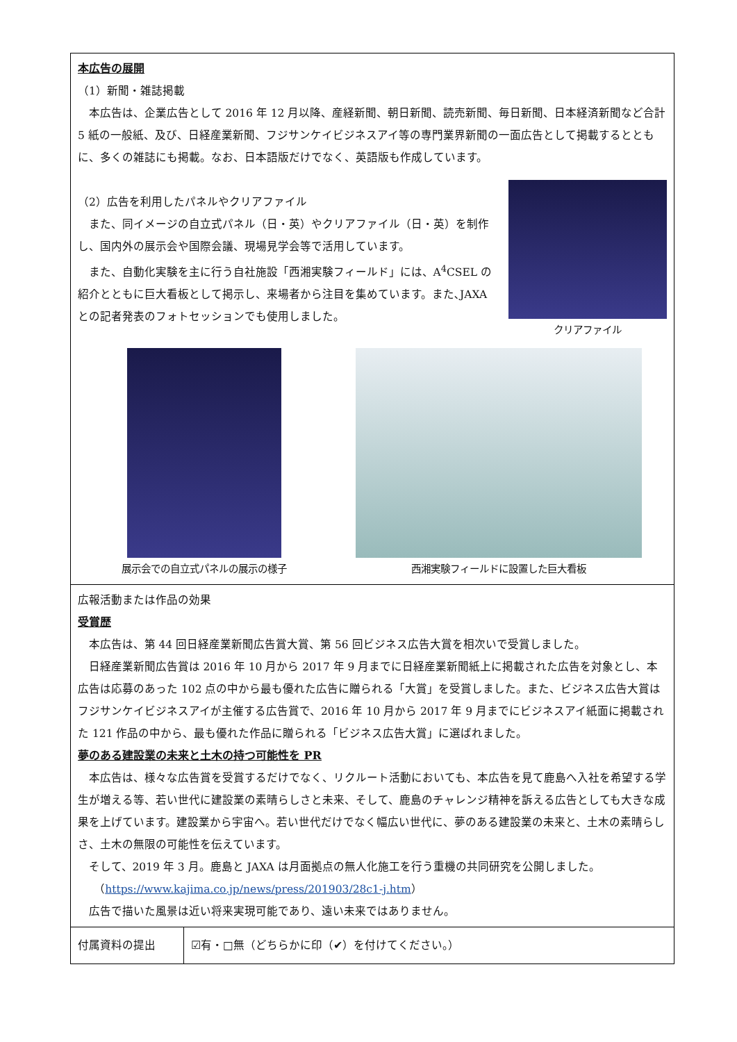| 本広告の展開 （1）新聞・雑誌掲載 本広告は、企業広告として 2016 年 12 月以降、産経新聞、朝日新聞、読売新聞、毎日新聞、日本経済新聞など合計 5 紙の一般紙、及び、日経産業新聞、フジサンケイビジネスアイ等の専門業界新聞の一面広告として掲載するとともに、多くの雑誌にも掲載。なお、日本語版だけでなく、英語版も作成しています。 （2）広告を利用したパネルやクリアファイル また、同イメージの自立式パネル（日・英）やクリアファイル（日・英）を制作し、国内外の展示会や国際会議、現場見学会等で活用しています。 また、自動化実験を主に行う自社施設「西湘実験フィールド」には、A<sup>4</sup>CSEL の紹介とともに巨大看板として掲示し、来場者から注目を集めています。また､JAXA との記者発表のフォトセッションでも使用しました。 クリアファイル 展示会での自立式パネルの展示の様子 西湘実験フィールドに設置した巨大看板 | |
| 広報活動または作品の効果 受賞歴 本広告は、第 44 回日経産業新聞広告賞大賞、第 56 回ビジネス広告大賞を相次いで受賞しました。 日経産業新聞広告賞は 2016 年 10 月から 2017 年 9 月までに日経産業新聞紙上に掲載された広告を対象とし、本広告は応募のあった 102 点の中から最も優れた広告に贈られる「大賞」を受賞しました。また、ビジネス広告大賞はフジサンケイビジネスアイが主催する広告賞で、2016 年 10 月から 2017 年 9 月までにビジネスアイ紙面に掲載された 121 作品の中から、最も優れた作品に贈られる「ビジネス広告大賞」に選ばれました。 夢のある建設業の未来と土木の持つ可能性を PR 本広告は、様々な広告賞を受賞するだけでなく、リクルート活動においても、本広告を見て鹿島へ入社を希望する学生が増える等、若い世代に建設業の素晴らしさと未来、そして、鹿島のチャレンジ精神を訴える広告としても大きな成果を上げています。建設業から宇宙へ。若い世代だけでなく幅広い世代に、夢のある建設業の未来と、土木の素晴らしさ、土木の無限の可能性を伝えています。 そして、2019 年 3 月。鹿島と JAXA は月面拠点の無人化施工を行う重機の共同研究を公開しました。 （ https://www.kajima.co.jp/news/press/201903/28c1-j.htm ） 広告で描いた風景は近い将来実現可能であり、遠い未来ではありません。 | |
| 付属資料の提出 | ☑有・□無（どちらかに印（✔）を付けてください。） |